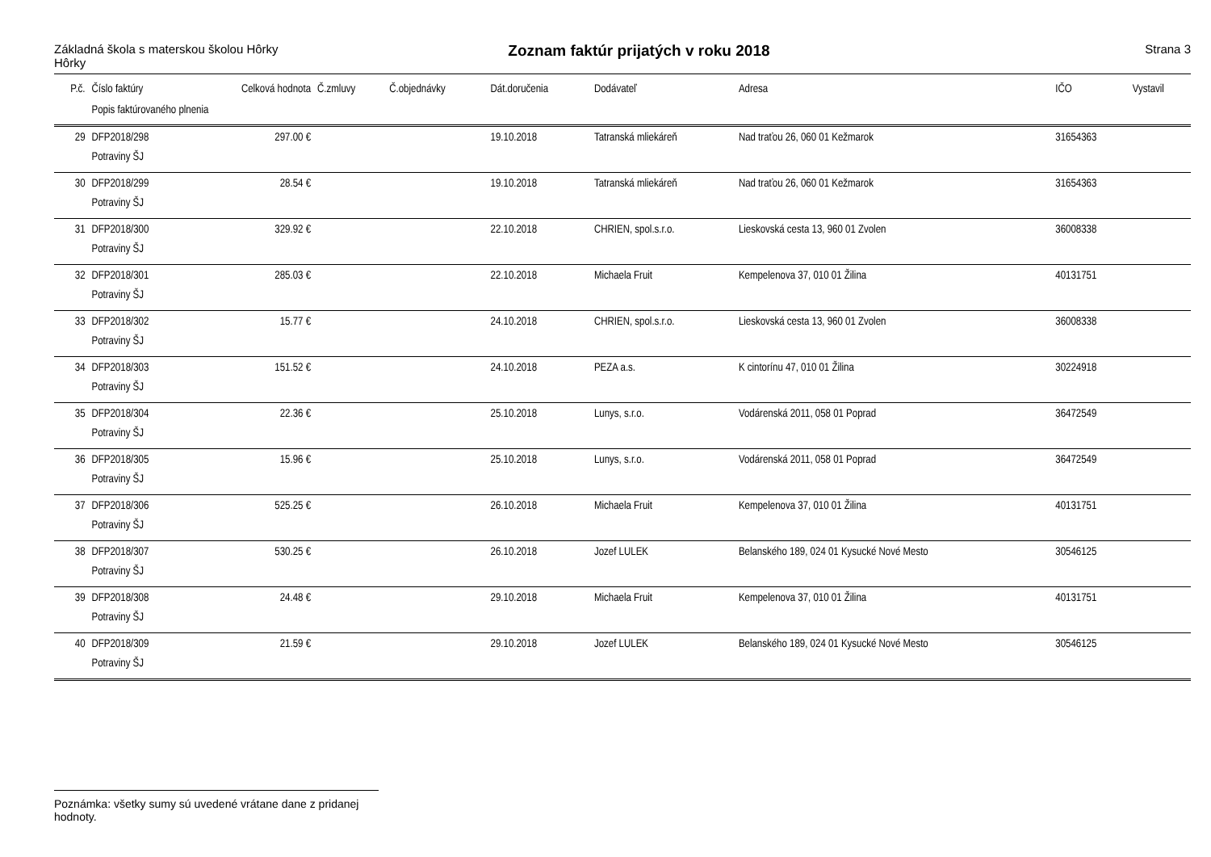Základná škola s materskou školou Hôrky
Hôrky
Zoznam faktúr prijatých v roku 2018
Strana 3
| P.č. | Číslo faktúry | Celková hodnota | Č.zmluvy | Č.objednávky | Dát.doručenia | Dodávateľ | Adresa | IČO | Vystavil |
| --- | --- | --- | --- | --- | --- | --- | --- | --- | --- |
| | Popis faktúrovaného plnenia | | | | | | | | |
| 29 | DFP2018/298 | 297.00 € | | | 19.10.2018 | Tatranská mliekáreň | Nad traťou 26, 060 01 Kežmarok | 31654363 | |
| | Potraviny ŠJ | | | | | | | | |
| 30 | DFP2018/299 | 28.54 € | | | 19.10.2018 | Tatranská mliekáreň | Nad traťou 26, 060 01 Kežmarok | 31654363 | |
| | Potraviny ŠJ | | | | | | | | |
| 31 | DFP2018/300 | 329.92 € | | | 22.10.2018 | CHRIEN, spol.s.r.o. | Lieskovská cesta 13, 960 01 Zvolen | 36008338 | |
| | Potraviny ŠJ | | | | | | | | |
| 32 | DFP2018/301 | 285.03 € | | | 22.10.2018 | Michaela Fruit | Kempelenova 37, 010 01 Žilina | 40131751 | |
| | Potraviny ŠJ | | | | | | | | |
| 33 | DFP2018/302 | 15.77 € | | | 24.10.2018 | CHRIEN, spol.s.r.o. | Lieskovská cesta 13, 960 01 Zvolen | 36008338 | |
| | Potraviny ŠJ | | | | | | | | |
| 34 | DFP2018/303 | 151.52 € | | | 24.10.2018 | PEZA a.s. | K cintorínu 47, 010 01 Žilina | 30224918 | |
| | Potraviny ŠJ | | | | | | | | |
| 35 | DFP2018/304 | 22.36 € | | | 25.10.2018 | Lunys, s.r.o. | Vodárenská 2011, 058 01 Poprad | 36472549 | |
| | Potraviny ŠJ | | | | | | | | |
| 36 | DFP2018/305 | 15.96 € | | | 25.10.2018 | Lunys, s.r.o. | Vodárenská 2011, 058 01 Poprad | 36472549 | |
| | Potraviny ŠJ | | | | | | | | |
| 37 | DFP2018/306 | 525.25 € | | | 26.10.2018 | Michaela Fruit | Kempelenova 37, 010 01 Žilina | 40131751 | |
| | Potraviny ŠJ | | | | | | | | |
| 38 | DFP2018/307 | 530.25 € | | | 26.10.2018 | Jozef LULEK | Belanského 189, 024 01 Kysucké Nové Mesto | 30546125 | |
| | Potraviny ŠJ | | | | | | | | |
| 39 | DFP2018/308 | 24.48 € | | | 29.10.2018 | Michaela Fruit | Kempelenova 37, 010 01 Žilina | 40131751 | |
| | Potraviny ŠJ | | | | | | | | |
| 40 | DFP2018/309 | 21.59 € | | | 29.10.2018 | Jozef LULEK | Belanského 189, 024 01 Kysucké Nové Mesto | 30546125 | |
| | Potraviny ŠJ | | | | | | | | |
Poznámka: všetky sumy sú uvedené vrátane dane z pridanej hodnoty.